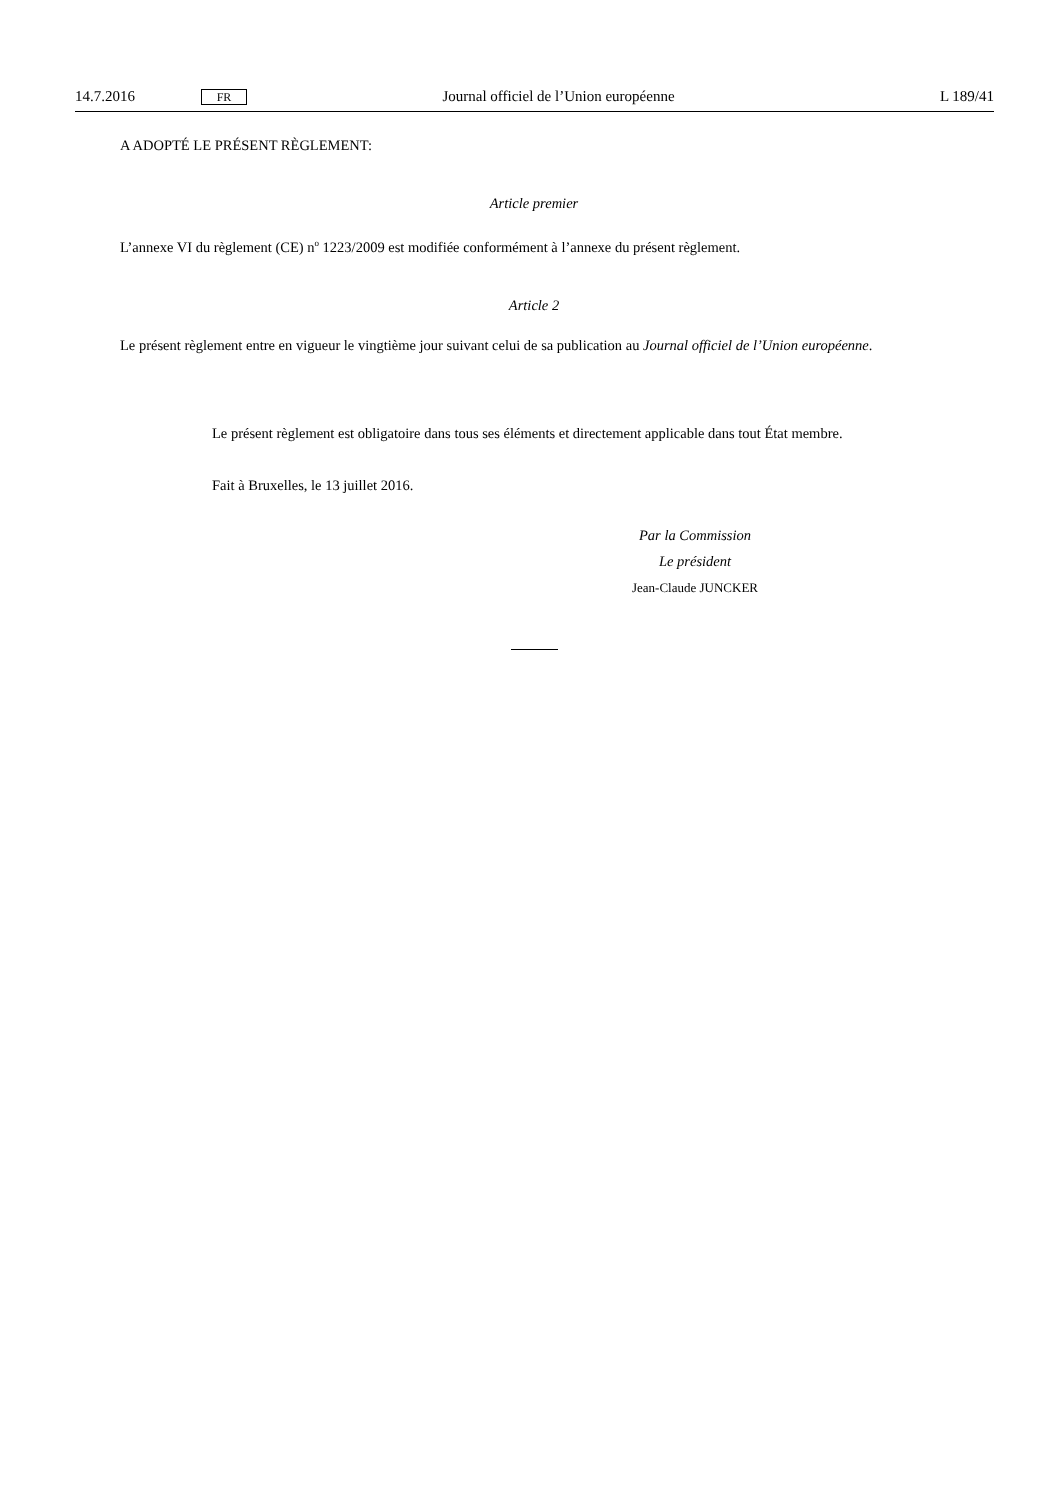14.7.2016 FR Journal officiel de l’Union européenne L 189/41
A ADOPTÉ LE PRÉSENT RÈGLEMENT:
Article premier
L’annexe VI du règlement (CE) n<sup>o</sup> 1223/2009 est modifiée conformément à l’annexe du présent règlement.
Article 2
Le présent règlement entre en vigueur le vingtième jour suivant celui de sa publication au Journal officiel de l’Union européenne.
Le présent règlement est obligatoire dans tous ses éléments et directement applicable dans tout État membre.
Fait à Bruxelles, le 13 juillet 2016.
Par la Commission
Le président
Jean-Claude JUNCKER